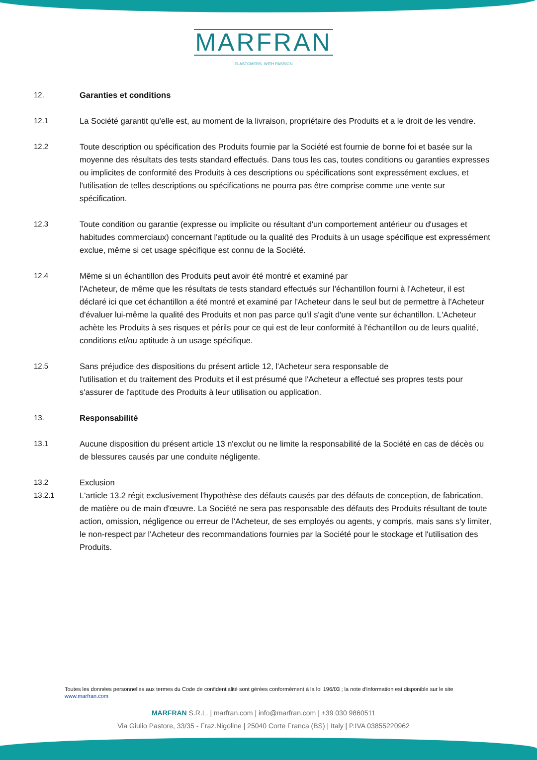MARFRAN
ELASTOMERS. WITH PASSION
12. Garanties et conditions
12.1 La Société garantit qu'elle est, au moment de la livraison, propriétaire des Produits et a le droit de les vendre.
12.2 Toute description ou spécification des Produits fournie par la Société est fournie de bonne foi et basée sur la moyenne des résultats des tests standard effectués. Dans tous les cas, toutes conditions ou garanties expresses ou implicites de conformité des Produits à ces descriptions ou spécifications sont expressément exclues, et l'utilisation de telles descriptions ou spécifications ne pourra pas être comprise comme une vente sur spécification.
12.3 Toute condition ou garantie (expresse ou implicite ou résultant d'un comportement antérieur ou d'usages et habitudes commerciaux) concernant l'aptitude ou la qualité des Produits à un usage spécifique est expressément exclue, même si cet usage spécifique est connu de la Société.
12.4 Même si un échantillon des Produits peut avoir été montré et examiné par
l'Acheteur, de même que les résultats de tests standard effectués sur l'échantillon fourni à l'Acheteur, il est déclaré ici que cet échantillon a été montré et examiné par l'Acheteur dans le seul but de permettre à l'Acheteur d'évaluer lui-même la qualité des Produits et non pas parce qu'il s'agit d'une vente sur échantillon. L'Acheteur achète les Produits à ses risques et périls pour ce qui est de leur conformité à l'échantillon ou de leurs qualité, conditions et/ou aptitude à un usage spécifique.
12.5 Sans préjudice des dispositions du présent article 12, l'Acheteur sera responsable de
l'utilisation et du traitement des Produits et il est présumé que l'Acheteur a effectué ses propres tests pour s'assurer de l'aptitude des Produits à leur utilisation ou application.
13. Responsabilité
13.1 Aucune disposition du présent article 13 n'exclut ou ne limite la responsabilité de la Société en cas de décès ou de blessures causés par une conduite négligente.
13.2 Exclusion
13.2.1 L'article 13.2 régit exclusivement l'hypothèse des défauts causés par des défauts de conception, de fabrication, de matière ou de main d'œuvre. La Société ne sera pas responsable des défauts des Produits résultant de toute action, omission, négligence ou erreur de l'Acheteur, de ses employés ou agents, y compris, mais sans s'y limiter, le non-respect par l'Acheteur des recommandations fournies par la Société pour le stockage et l'utilisation des Produits.
Toutes les données personnelles aux termes du Code de confidentialité sont gérées conformément à la loi 196/03 ; la note d'information est disponible sur le site www.marfran.com
MARFRAN S.R.L. | marfran.com | info@marfran.com | +39 030 9860511
Via Giulio Pastore, 33/35 - Fraz.Nigoline | 25040 Corte Franca (BS) | Italy | P.IVA 03855220962